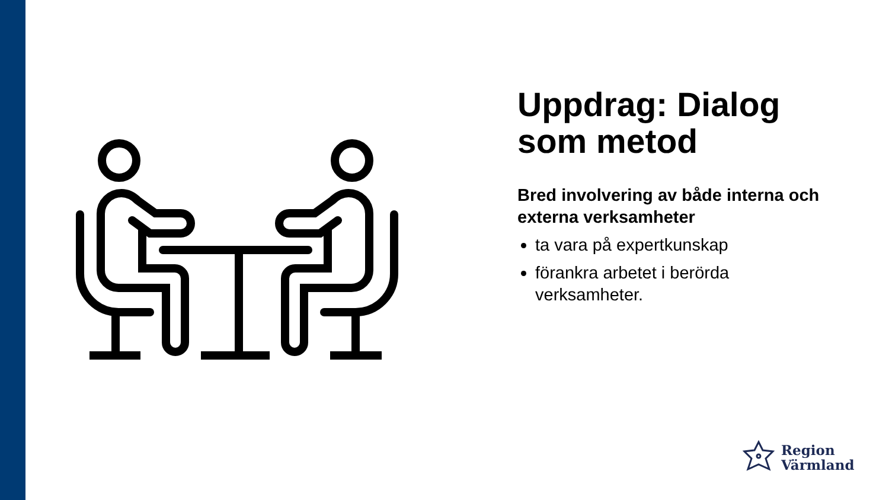Uppdrag: Dialog som metod
Bred involvering av både interna och externa verksamheter
ta vara på expertkunskap
förankra arbetet i berörda verksamheter.
Region
Värmland